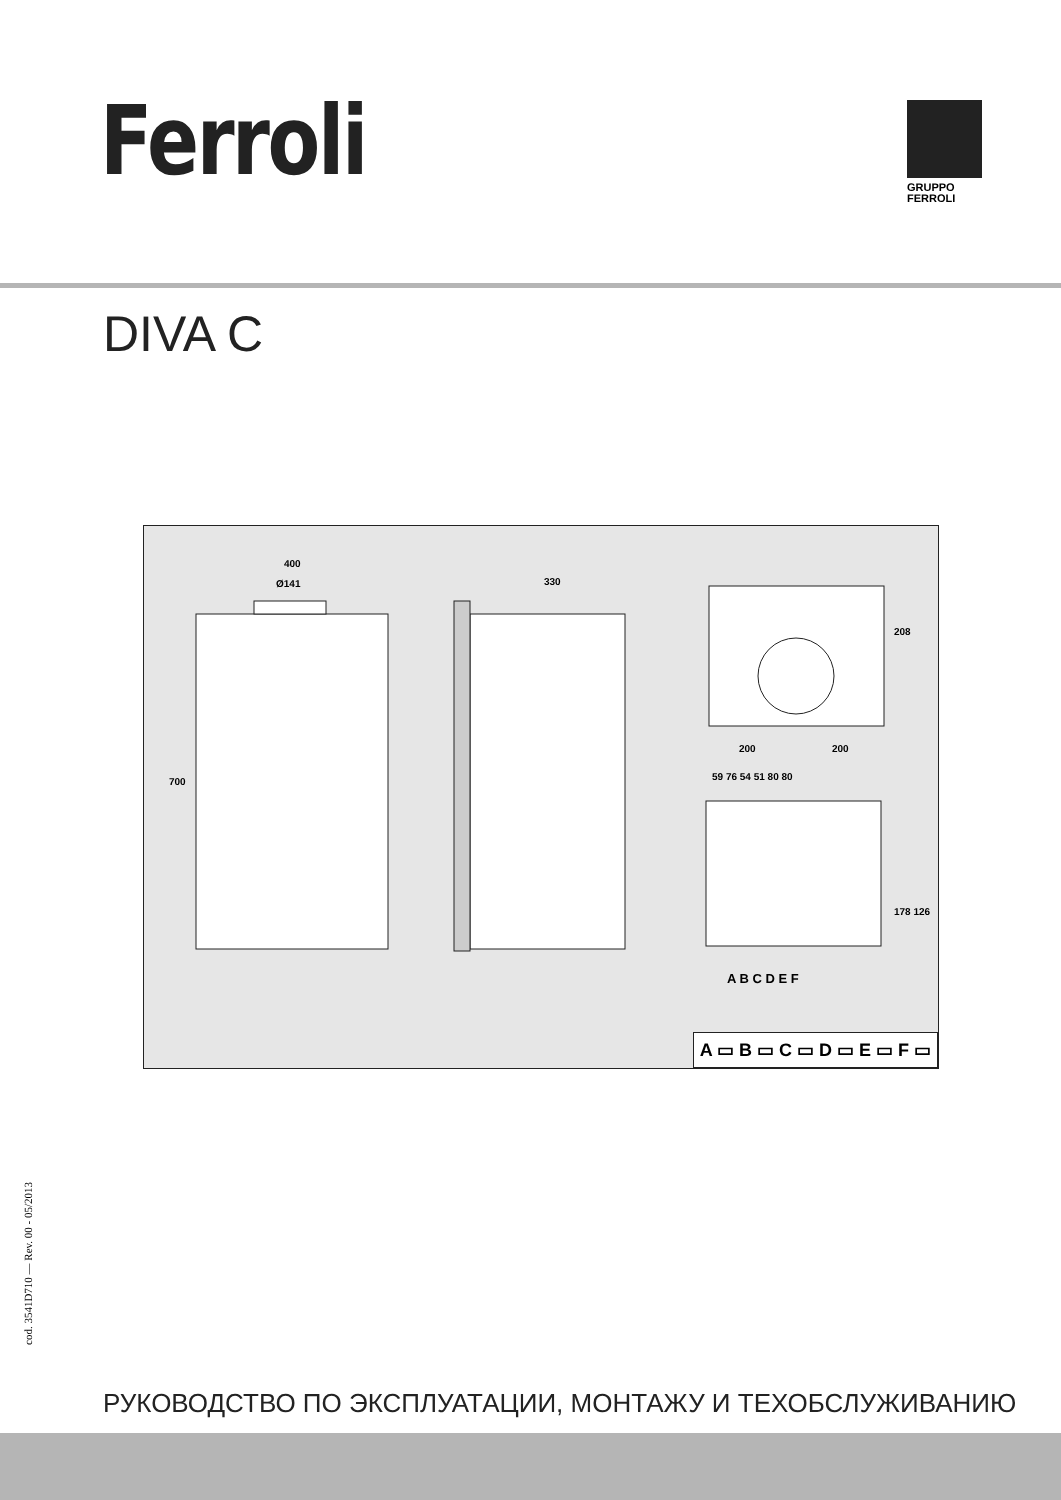Ferroli
GRUPPO
FERROLI
DIVA C
400
Ø141 330
700
208
200 200
59 76 54 51 80 80
178 126
A B C D E F
A ▭ B ▭ C ▭ D ▭ E ▭ F ▭
cod. 3541D710 — Rev. 00 - 05/2013
РУКОВОДСТВО ПО ЭКСПЛУАТАЦИИ, МОНТАЖУ И ТЕХОБСЛУЖИВАНИЮ